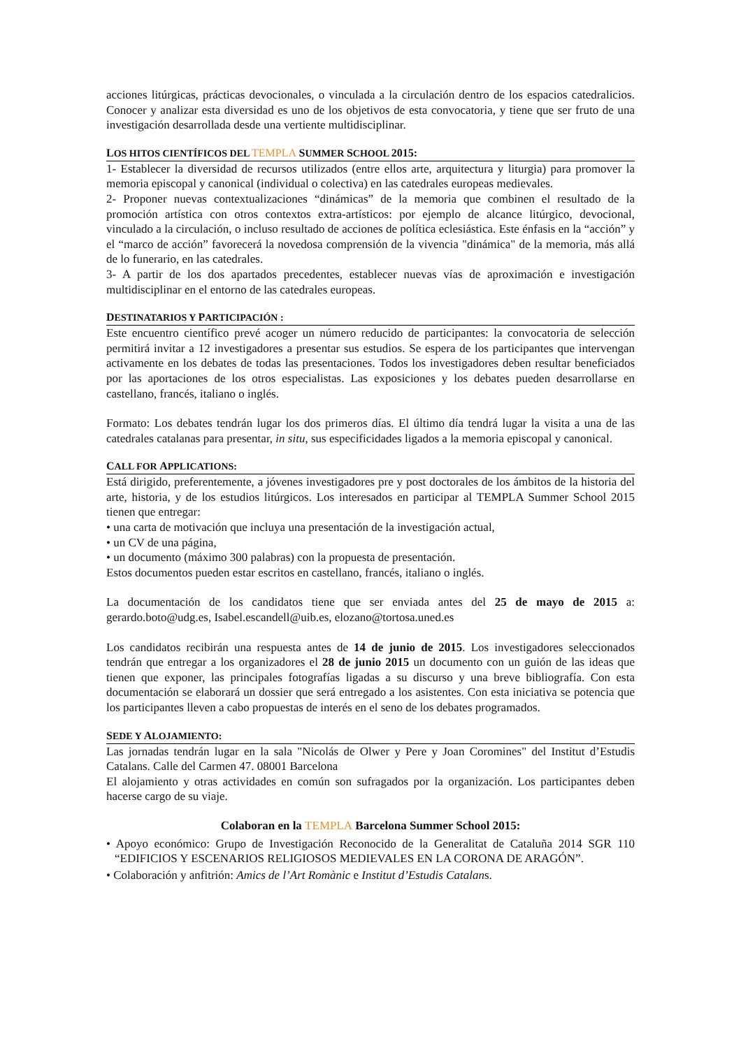acciones litúrgicas, prácticas devocionales, o vinculada a la circulación dentro de los espacios catedralicios. Conocer y analizar esta diversidad es uno de los objetivos de esta convocatoria, y tiene que ser fruto de una investigación desarrollada desde una vertiente multidisciplinar.
LOS HITOS CIENTÍFICOS DEL TEMPLA SUMMER SCHOOL 2015:
1- Establecer la diversidad de recursos utilizados (entre ellos arte, arquitectura y liturgia) para promover la memoria episcopal y canonical (individual o colectiva) en las catedrales europeas medievales.
2- Proponer nuevas contextualizaciones “dinámicas” de la memoria que combinen el resultado de la promoción artística con otros contextos extra-artísticos: por ejemplo de alcance litúrgico, devocional, vinculado a la circulación, o incluso resultado de acciones de política eclesiástica. Este énfasis en la “acción” y el “marco de acción” favorecerá la novedosa comprensión de la vivencia "dinámica" de la memoria, más allá de lo funerario, en las catedrales.
3- A partir de los dos apartados precedentes, establecer nuevas vías de aproximación e investigación multidisciplinar en el entorno de las catedrales europeas.
DESTINATARIOS Y PARTICIPACIÓN :
Este encuentro científico prevé acoger un número reducido de participantes: la convocatoria de selección permitirá invitar a 12 investigadores a presentar sus estudios. Se espera de los participantes que intervengan activamente en los debates de todas las presentaciones. Todos los investigadores deben resultar beneficiados por las aportaciones de los otros especialistas. Las exposiciones y los debates pueden desarrollarse en castellano, francés, italiano o inglés.
Formato: Los debates tendrán lugar los dos primeros días. El último día tendrá lugar la visita a una de las catedrales catalanas para presentar, in situ, sus especificidades ligados a la memoria episcopal y canonical.
CALL FOR APPLICATIONS:
Está dirigido, preferentemente, a jóvenes investigadores pre y post doctorales de los ámbitos de la historia del arte, historia, y de los estudios litúrgicos. Los interesados en participar al TEMPLA Summer School 2015 tienen que entregar:
• una carta de motivación que incluya una presentación de la investigación actual,
• un CV de una página,
• un documento (máximo 300 palabras) con la propuesta de presentación.
Estos documentos pueden estar escritos en castellano, francés, italiano o inglés.
La documentación de los candidatos tiene que ser enviada antes del 25 de mayo de 2015 a: gerardo.boto@udg.es, Isabel.escandell@uib.es, elozano@tortosa.uned.es
Los candidatos recibirán una respuesta antes de 14 de junio de 2015. Los investigadores seleccionados tendrán que entregar a los organizadores el 28 de junio 2015 un documento con un guión de las ideas que tienen que exponer, las principales fotografías ligadas a su discurso y una breve bibliografía. Con esta documentación se elaborará un dossier que será entregado a los asistentes. Con esta iniciativa se potencia que los participantes lleven a cabo propuestas de interés en el seno de los debates programados.
SEDE Y ALOJAMIENTO:
Las jornadas tendrán lugar en la sala "Nicolás de Olwer y Pere y Joan Coromines" del Institut d’Estudis Catalans. Calle del Carmen 47. 08001 Barcelona
El alojamiento y otras actividades en común son sufragados por la organización. Los participantes deben hacerse cargo de su viaje.
Colaboran en la TEMPLA Barcelona Summer School 2015:
• Apoyo económico: Grupo de Investigación Reconocido de la Generalitat de Cataluña 2014 SGR 110 “EDIFICIOS Y ESCENARIOS RELIGIOSOS MEDIEVALES EN LA CORONA DE ARAGÓN”.
• Colaboración y anfitrión: Amics de l’Art Romànic e Institut d’Estudis Catalans.